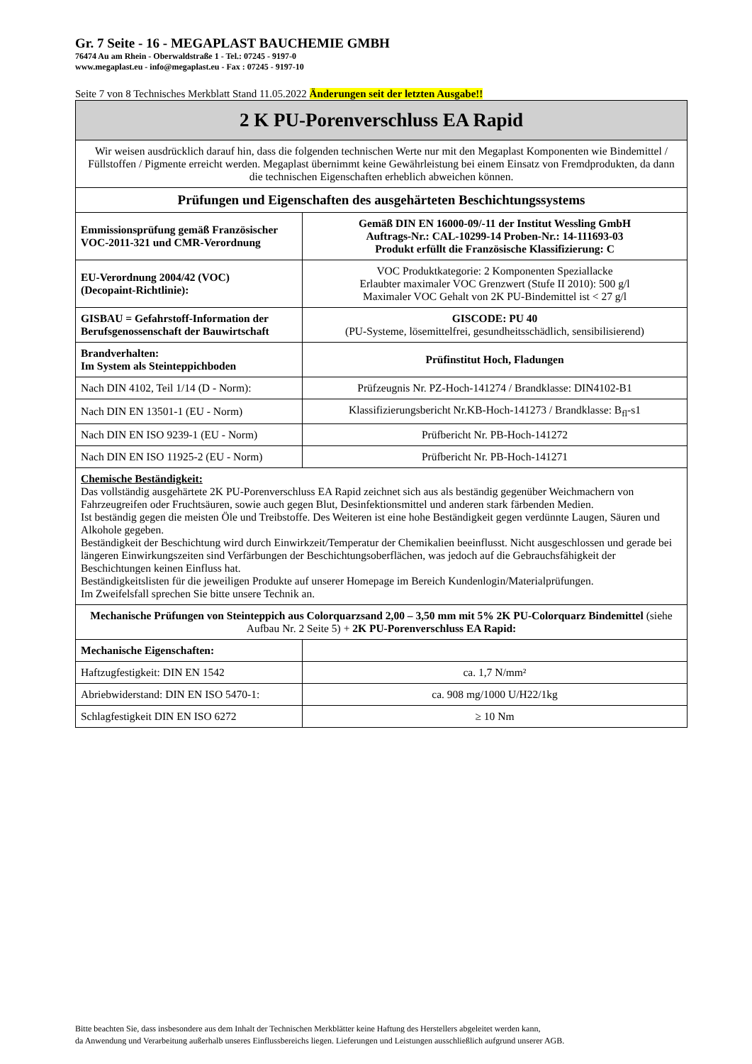Gr. 7 Seite - 16 - MEGAPLAST BAUCHEMIE GMBH
76474 Au am Rhein - Oberwaldstraße 1 - Tel.: 07245 - 9197-0
www.megaplast.eu - info@megaplast.eu - Fax : 07245 - 9197-10
Seite 7 von 8 Technisches Merkblatt Stand 11.05.2022 Änderungen seit der letzten Ausgabe!!
| 2 K PU-Porenverschluss EA Rapid | |
| Wir weisen ausdrücklich darauf hin, dass die folgenden technischen Werte nur mit den Megaplast Komponenten wie Bindemittel / Füllstoffen / Pigmente erreicht werden. Megaplast übernimmt keine Gewährleistung bei einem Einsatz von Fremdprodukten, da dann die technischen Eigenschaften erheblich abweichen können. | |
| Prüfungen und Eigenschaften des ausgehärteten Beschichtungssystems | |
| Emmissionsprüfung gemäß Französischer VOC-2011-321 und CMR-Verordnung | Gemäß DIN EN 16000-09/-11 der Institut Wessling GmbH Auftrags-Nr.: CAL-10299-14 Proben-Nr.: 14-111693-03 Produkt erfüllt die Französische Klassifizierung: C |
| EU-Verordnung 2004/42 (VOC) (Decopaint-Richtlinie): | VOC Produktkategorie: 2 Komponenten Speziallacke Erlaubter maximaler VOC Grenzwert (Stufe II 2010): 500 g/l Maximaler VOC Gehalt von 2K PU-Bindemittel ist < 27 g/l |
| GISBAU = Gefahrstoff-Information der Berufsgenossenschaft der Bauwirtschaft | GISCODE: PU 40 (PU-Systeme, lösemittelfrei, gesundheitsschädlich, sensibilisierend) |
| Brandverhalten: Im System als Steinteppichboden | Prüfinstitut Hoch, Fladungen |
| Nach DIN 4102, Teil 1/14 (D - Norm): | Prüfzeugnis Nr. PZ-Hoch-141274 / Brandklasse: DIN4102-B1 |
| Nach DIN EN 13501-1 (EU - Norm) | Klassifizierungsbericht Nr.KB-Hoch-141273 / Brandklasse: B<sub>fl</sub>-s1 |
| Nach DIN EN ISO 9239-1 (EU - Norm) | Prüfbericht Nr. PB-Hoch-141272 |
| Nach DIN EN ISO 11925-2 (EU - Norm) | Prüfbericht Nr. PB-Hoch-141271 |
| Chemische Beständigkeit: Das vollständig ausgehärtete 2K PU-Porenverschluss EA Rapid zeichnet sich aus als beständig gegenüber Weichmachern von Fahrzeugreifen oder Fruchtsäuren, sowie auch gegen Blut, Desinfektionsmittel und anderen stark färbenden Medien. Ist beständig gegen die meisten Öle und Treibstoffe. Des Weiteren ist eine hohe Beständigkeit gegen verdünnte Laugen, Säuren und Alkohole gegeben. Beständigkeit der Beschichtung wird durch Einwirkzeit/Temperatur der Chemikalien beeinflusst. Nicht ausgeschlossen und gerade bei längeren Einwirkungszeiten sind Verfärbungen der Beschichtungsoberflächen, was jedoch auf die Gebrauchsfähigkeit der Beschichtungen keinen Einfluss hat. Beständigkeitslisten für die jeweiligen Produkte auf unserer Homepage im Bereich Kundenlogin/Materialprüfungen. Im Zweifelsfall sprechen Sie bitte unsere Technik an. | |
| Mechanische Prüfungen von Steinteppich aus Colorquarzsand 2,00 – 3,50 mm mit 5% 2K PU-Colorquarz Bindemittel (siehe Aufbau Nr. 2 Seite 5) + 2K PU-Porenverschluss EA Rapid: | |
| Mechanische Eigenschaften: | |
| Haftzugfestigkeit: DIN EN 1542 | ca. 1,7 N/mm² |
| Abriebwiderstand: DIN EN ISO 5470-1: | ca. 908 mg/1000 U/H22/1kg |
| Schlagfestigkeit DIN EN ISO 6272 | ≥ 10 Nm |
Bitte beachten Sie, dass insbesondere aus dem Inhalt der Technischen Merkblätter keine Haftung des Herstellers abgeleitet werden kann,
da Anwendung und Verarbeitung außerhalb unseres Einflussbereichs liegen. Lieferungen und Leistungen ausschließlich aufgrund unserer AGB.